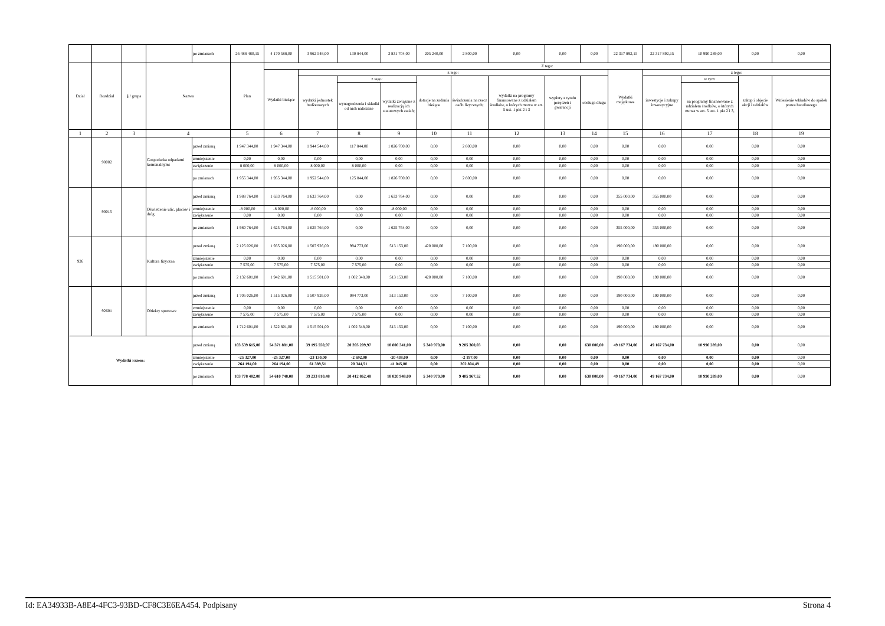| | | | | po zmianach | 26 488 480,15 | 4 170 588,00 | 3 962 548,00 | 130 844,00 | 3 831 704,00 | 205 240,00 | 2 800,00 | 0,00 | 0,00 | 0,00 | 22 317 892,15 | 22 317 892,15 | 10 990 289,00 | 0,00 | 0,00 |
| Dział | Rozdział | § / grupa | Nazwa | | Plan | Z tego: | | | | | | | | | | | | | |
| | | | | | | Wydatki bieżące | z tego: | | | | | | | | Wydatki majątkowe | z tego: | | | |
| | | | | | | | wydatki jednostek budżetowych | z tego: | | dotacje na zadania bieżące | świadczenia na rzecz osób fizycznych; | wydatki na programy finansowane z udziałem środków, o których mowa w art. 5 ust. 1 pkt 2 i 3 | wypłaty z tytułu poręczeń i gwarancji | obsługa długu | | inwestycje i zakupy inwestycyjne | w tym: | zakup i objęcie akcji i udziałów | Wniesienie wkładów do spółek prawa handlowego |
| | | | | | | | | wynagrodzenia i składki od nich naliczane | wydatki związane z realizacją ich statutowych zadań; | | | | | | | | na programy finansowane z udziałem środków, o których mowa w art. 5 ust. 1 pkt 2 i 3, | | |
| 1 | 2 | 3 | 4 | | 5 | 6 | 7 | 8 | 9 | 10 | 11 | 12 | 13 | 14 | 15 | 16 | 17 | 18 | 19 |
| | 90002 | | Gospodarka odpadami komunalnymi | przed zmianą | 1 947 344,00 | 1 947 344,00 | 1 944 544,00 | 117 844,00 | 1 826 700,00 | 0,00 | 2 800,00 | 0,00 | 0,00 | 0,00 | 0,00 | 0,00 | 0,00 | 0,00 | 0,00 |
| | | | | zmniejszenie | 0,00 | 0,00 | 0,00 | 0,00 | 0,00 | 0,00 | 0,00 | 0,00 | 0,00 | 0,00 | 0,00 | 0,00 | 0,00 | 0,00 | 0,00 |
| | | | | zwiększenie | 8 000,00 | 8 000,00 | 8 000,00 | 8 000,00 | 0,00 | 0,00 | 0,00 | 0,00 | 0,00 | 0,00 | 0,00 | 0,00 | 0,00 | 0,00 | 0,00 |
| | | | | po zmianach | 1 955 344,00 | 1 955 344,00 | 1 952 544,00 | 125 844,00 | 1 826 700,00 | 0,00 | 2 800,00 | 0,00 | 0,00 | 0,00 | 0,00 | 0,00 | 0,00 | 0,00 | 0,00 |
| | 90015 | | Oświetlenie ulic, placów i dróg | przed zmianą | 1 988 764,00 | 1 633 764,00 | 1 633 764,00 | 0,00 | 1 633 764,00 | 0,00 | 0,00 | 0,00 | 0,00 | 0,00 | 355 000,00 | 355 000,00 | 0,00 | 0,00 | 0,00 |
| | | | | zmniejszenie | -8 000,00 | -8 000,00 | -8 000,00 | 0,00 | -8 000,00 | 0,00 | 0,00 | 0,00 | 0,00 | 0,00 | 0,00 | 0,00 | 0,00 | 0,00 | 0,00 |
| | | | | zwiększenie | 0,00 | 0,00 | 0,00 | 0,00 | 0,00 | 0,00 | 0,00 | 0,00 | 0,00 | 0,00 | 0,00 | 0,00 | 0,00 | 0,00 | 0,00 |
| | | | | po zmianach | 1 980 764,00 | 1 625 764,00 | 1 625 764,00 | 0,00 | 1 625 764,00 | 0,00 | 0,00 | 0,00 | 0,00 | 0,00 | 355 000,00 | 355 000,00 | 0,00 | 0,00 | 0,00 |
| 926 | | | Kultura fizyczna | przed zmianą | 2 125 026,00 | 1 935 026,00 | 1 507 926,00 | 994 773,00 | 513 153,00 | 420 000,00 | 7 100,00 | 0,00 | 0,00 | 0,00 | 190 000,00 | 190 000,00 | 0,00 | 0,00 | 0,00 |
| | | | | zmniejszenie | 0,00 | 0,00 | 0,00 | 0,00 | 0,00 | 0,00 | 0,00 | 0,00 | 0,00 | 0,00 | 0,00 | 0,00 | 0,00 | 0,00 | 0,00 |
| | | | | zwiększenie | 7 575,00 | 7 575,00 | 7 575,00 | 7 575,00 | 0,00 | 0,00 | 0,00 | 0,00 | 0,00 | 0,00 | 0,00 | 0,00 | 0,00 | 0,00 | 0,00 |
| | | | | po zmianach | 2 132 601,00 | 1 942 601,00 | 1 515 501,00 | 1 002 348,00 | 513 153,00 | 420 000,00 | 7 100,00 | 0,00 | 0,00 | 0,00 | 190 000,00 | 190 000,00 | 0,00 | 0,00 | 0,00 |
| | 92601 | | Obiekty sportowe | przed zmianą | 1 705 026,00 | 1 515 026,00 | 1 507 926,00 | 994 773,00 | 513 153,00 | 0,00 | 7 100,00 | 0,00 | 0,00 | 0,00 | 190 000,00 | 190 000,00 | 0,00 | 0,00 | 0,00 |
| | | | | zmniejszenie | 0,00 | 0,00 | 0,00 | 0,00 | 0,00 | 0,00 | 0,00 | 0,00 | 0,00 | 0,00 | 0,00 | 0,00 | 0,00 | 0,00 | 0,00 |
| | | | | zwiększenie | 7 575,00 | 7 575,00 | 7 575,00 | 7 575,00 | 0,00 | 0,00 | 0,00 | 0,00 | 0,00 | 0,00 | 0,00 | 0,00 | 0,00 | 0,00 | 0,00 |
| | | | | po zmianach | 1 712 601,00 | 1 522 601,00 | 1 515 501,00 | 1 002 348,00 | 513 153,00 | 0,00 | 7 100,00 | 0,00 | 0,00 | 0,00 | 190 000,00 | 190 000,00 | 0,00 | 0,00 | 0,00 |
| Wydatki razem: | | | | przed zmianą | 103 539 615,00 | 54 371 881,00 | 39 195 550,97 | 20 395 209,97 | 18 800 341,00 | 5 340 970,00 | 9 205 360,03 | 0,00 | 0,00 | 630 000,00 | 49 167 734,00 | 49 167 734,00 | 10 990 289,00 | 0,00 | 0,00 |
| | | | | zmniejszenie | -25 327,00 | -25 327,00 | -23 130,00 | -2 692,00 | -20 438,00 | 0,00 | -2 197,00 | 0,00 | 0,00 | 0,00 | 0,00 | 0,00 | 0,00 | 0,00 | 0,00 |
| | | | | zwiększenie | 264 194,00 | 264 194,00 | 61 389,51 | 20 344,51 | 41 045,00 | 0,00 | 202 804,49 | 0,00 | 0,00 | 0,00 | 0,00 | 0,00 | 0,00 | 0,00 | 0,00 |
| | | | | po zmianach | 103 778 482,00 | 54 610 748,00 | 39 233 810,48 | 20 412 862,48 | 18 820 948,00 | 5 340 970,00 | 9 405 967,52 | 0,00 | 0,00 | 630 000,00 | 49 167 734,00 | 49 167 734,00 | 10 990 289,00 | 0,00 | 0,00 |
Id: EA34933B-A8E4-4FC3-93BD-CF8C3E6EA454. Podpisany Strona 4